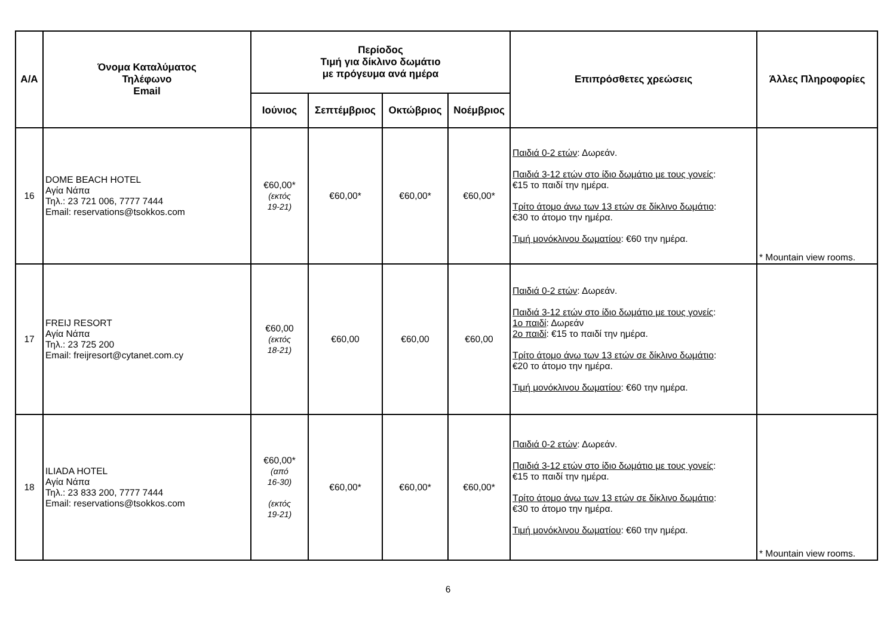| Α/Α | Όνομα Καταλύματος Τηλέφωνο Email | Περίοδος Τιμή για δίκλινο δωμάτιο με πρόγευμα ανά ημέρα | | | | Επιπρόσθετες χρεώσεις | Άλλες Πληροφορίες |
| --- | --- | --- | --- | --- | --- | --- | --- |
| | | Ιούνιος | Σεπτέμβριος | Οκτώβριος | Νοέμβριος | | |
| 16 | DOME BEACH HOTEL Αγία Νάπα Τηλ.: 23 721 006, 7777 7444 Email: reservations@tsokkos.com | €60,00* (εκτός 19-21) | €60,00* | €60,00* | €60,00* | Παιδιά 0-2 ετών : Δωρεάν. Παιδιά 3-12 ετών στο ίδιο δωμάτιο με τους γονείς : €15 το παιδί την ημέρα. Τρίτο άτομο άνω των 13 ετών σε δίκλινο δωμάτιο : €30 το άτομο την ημέρα. Τιμή μονόκλινου δωματίου : €60 την ημέρα. | * Mountain view rooms. |
| 17 | FREIJ RESORT Αγία Νάπα Τηλ.: 23 725 200 Email: freijresort@cytanet.com.cy | €60,00 (εκτός 18-21) | €60,00 | €60,00 | €60,00 | Παιδιά 0-2 ετών : Δωρεάν. Παιδιά 3-12 ετών στο ίδιο δωμάτιο με τους γονείς : 1ο παιδί : Δωρεάν 2ο παιδί : €15 το παιδί την ημέρα. Τρίτο άτομο άνω των 13 ετών σε δίκλινο δωμάτιο : €20 το άτομο την ημέρα. Τιμή μονόκλινου δωματίου : €60 την ημέρα. | |
| 18 | ILIADA HOTEL Αγία Νάπα Τηλ.: 23 833 200, 7777 7444 Email: reservations@tsokkos.com | €60,00* (από 16-30) (εκτός 19-21) | €60,00* | €60,00* | €60,00* | Παιδιά 0-2 ετών : Δωρεάν. Παιδιά 3-12 ετών στο ίδιο δωμάτιο με τους γονείς : €15 το παιδί την ημέρα. Τρίτο άτομο άνω των 13 ετών σε δίκλινο δωμάτιο : €30 το άτομο την ημέρα. Τιμή μονόκλινου δωματίου : €60 την ημέρα. | * Mountain view rooms. |
6